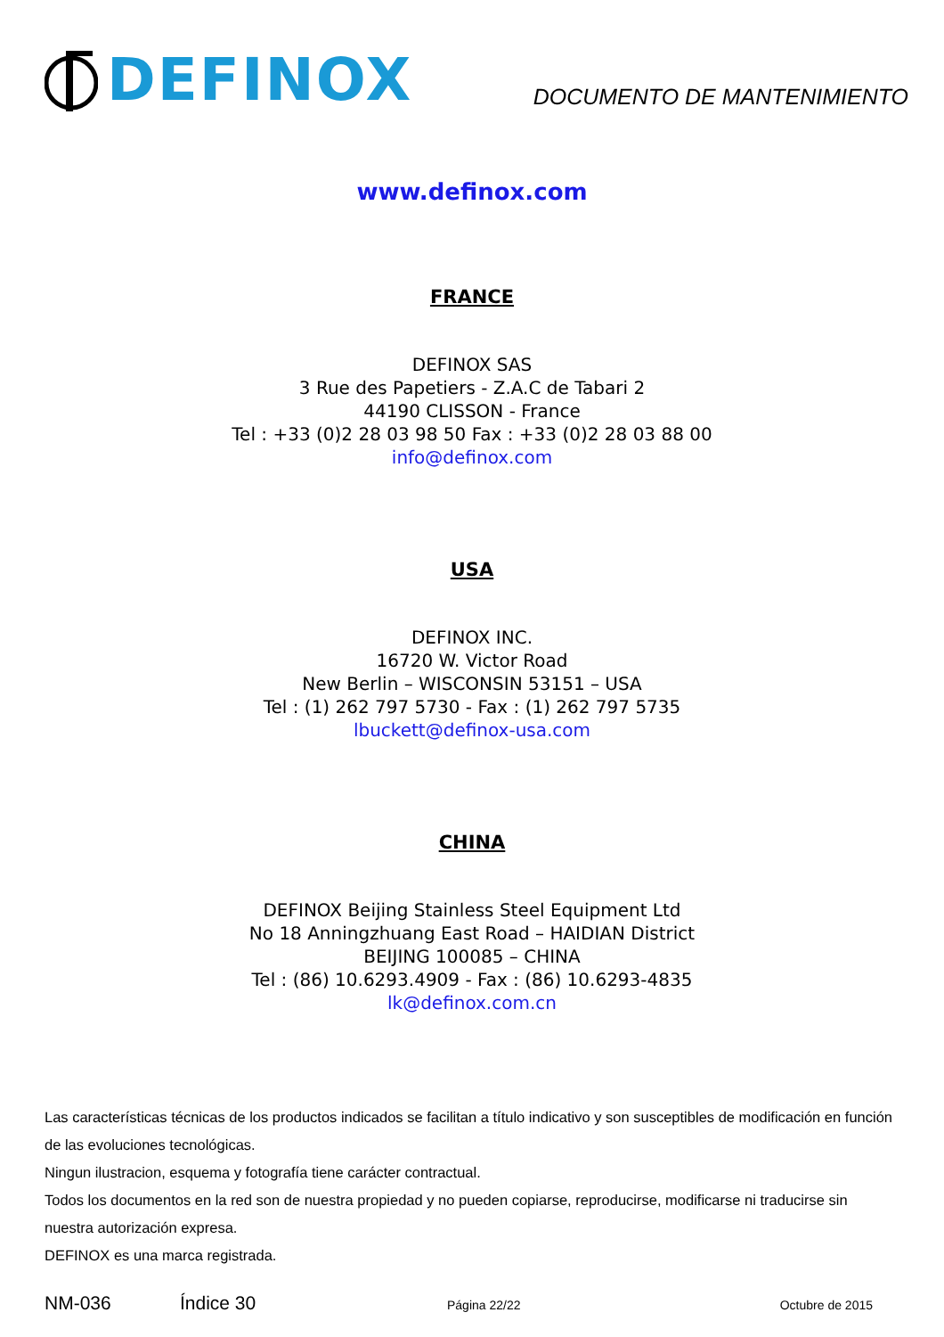DEFINOX
DOCUMENTO DE MANTENIMIENTO
www.definox.com
FRANCE
DEFINOX SAS
3 Rue des Papetiers - Z.A.C de Tabari 2
44190 CLISSON - France
Tel : +33 (0)2 28 03 98 50 Fax : +33 (0)2 28 03 88 00
info@definox.com
USA
DEFINOX INC.
16720 W. Victor Road
New Berlin – WISCONSIN 53151 – USA
Tel : (1) 262 797 5730 - Fax : (1) 262 797 5735
lbuckett@definox-usa.com
CHINA
DEFINOX Beijing Stainless Steel Equipment Ltd
No 18 Anningzhuang East Road – HAIDIAN District
BEIJING 100085 – CHINA
Tel : (86) 10.6293.4909 - Fax : (86) 10.6293-4835
lk@definox.com.cn
Las características técnicas de los productos indicados se facilitan a título indicativo y son susceptibles de modificación en función de las evoluciones tecnológicas.
Ningun ilustracion, esquema y fotografía tiene carácter contractual.
Todos los documentos en la red son de nuestra propiedad y no pueden copiarse, reproducirse, modificarse ni traducirse sin nuestra autorización expresa.
DEFINOX es una marca registrada.
NM-036 Índice 30 Página 22/22 Octubre de 2015